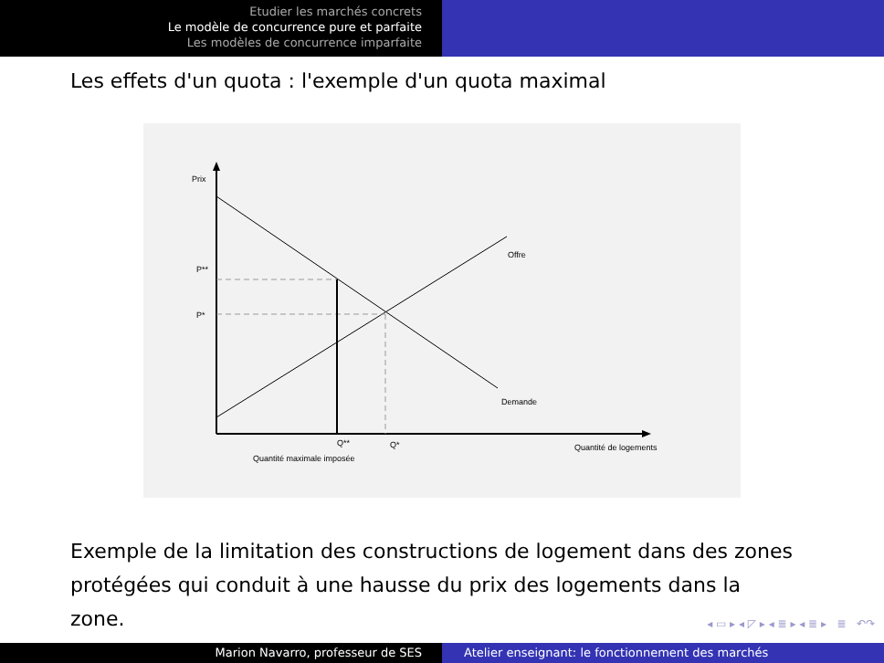Etudier les marchés concrets
Le modèle de concurrence pure et parfaite
Les modèles de concurrence imparfaite
Les effets d'un quota : l'exemple d'un quota maximal
Prix
P**
P*
Offre
Demande
Q**
Q*
Quantité maximale imposée
Quantité de logements
Exemple de la limitation des constructions de logement dans des zones protégées qui conduit à une hausse du prix des logements dans la zone.
◂ ▭ ▸ ◂ ◸ ▸ ◂ ≣ ▸ ◂ ≣ ▸ ≣ ↶↷
Marion Navarro, professeur de SES Atelier enseignant: le fonctionnement des marchés